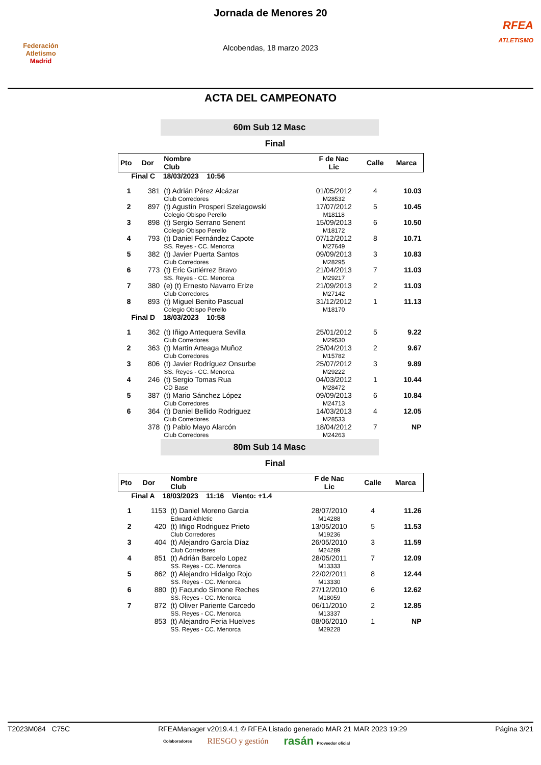Federación Atletismo
Madrid
Jornada de Menores 20
Alcobendas, 18 marzo 2023
RFEA
ATLETISMO
ACTA DEL CAMPEONATO
60m Sub 12 Masc
Final
| Pto | Dor | Nombre Club | F de Nac Lic | Calle | Marca |
| --- | --- | --- | --- | --- | --- |
| Final C 18/03/2023 10:56 | | | | | |
| 1 | 381 | (t) Adrián Pérez Alcázar Club Corredores | 01/05/2012 M28532 | 4 | 10.03 |
| 2 | 897 | (t) Agustín Prosperi Szelagowski Colegio Obispo Perello | 17/07/2012 M18118 | 5 | 10.45 |
| 3 | 898 | (t) Sergio Serrano Senent Colegio Obispo Perello | 15/09/2013 M18172 | 6 | 10.50 |
| 4 | 793 | (t) Daniel Fernández Capote SS. Reyes - CC. Menorca | 07/12/2012 M27649 | 8 | 10.71 |
| 5 | 382 | (t) Javier Puerta Santos Club Corredores | 09/09/2013 M28295 | 3 | 10.83 |
| 6 | 773 | (t) Eric Gutiérrez Bravo SS. Reyes - CC. Menorca | 21/04/2013 M29217 | 7 | 11.03 |
| 7 | 380 | (e) (t) Ernesto Navarro Erize Club Corredores | 21/09/2013 M27142 | 2 | 11.03 |
| 8 | 893 | (t) Miguel Benito Pascual Colegio Obispo Perello | 31/12/2012 M18170 | 1 | 11.13 |
| Final D 18/03/2023 10:58 | | | | | |
| 1 | 362 | (t) Iñigo Antequera Sevilla Club Corredores | 25/01/2012 M29530 | 5 | 9.22 |
| 2 | 363 | (t) Martin Arteaga Muñoz Club Corredores | 25/04/2013 M15782 | 2 | 9.67 |
| 3 | 806 | (t) Javier Rodríguez Onsurbe SS. Reyes - CC. Menorca | 25/07/2012 M29222 | 3 | 9.89 |
| 4 | 246 | (t) Sergio Tomas Rua CD Base | 04/03/2012 M28472 | 1 | 10.44 |
| 5 | 387 | (t) Mario Sánchez López Club Corredores | 09/09/2013 M24713 | 6 | 10.84 |
| 6 | 364 | (t) Daniel Bellido Rodriguez Club Corredores | 14/03/2013 M28533 | 4 | 12.05 |
| | 378 | (t) Pablo Mayo Alarcón Club Corredores | 18/04/2012 M24263 | 7 | NP |
80m Sub 14 Masc
Final
| Pto | Dor | Nombre Club | F de Nac Lic | Calle | Marca |
| --- | --- | --- | --- | --- | --- |
| Final A 18/03/2023 11:16 Viento: +1.4 | | | | | |
| 1 | 1153 | (t) Daniel Moreno Garcia Edward Athletic | 28/07/2010 M14288 | 4 | 11.26 |
| 2 | 420 | (t) Iñigo Rodriguez Prieto Club Corredores | 13/05/2010 M19236 | 5 | 11.53 |
| 3 | 404 | (t) Alejandro García Díaz Club Corredores | 26/05/2010 M24289 | 3 | 11.59 |
| 4 | 851 | (t) Adrián Barcelo Lopez SS. Reyes - CC. Menorca | 28/05/2011 M13333 | 7 | 12.09 |
| 5 | 862 | (t) Alejandro Hidalgo Rojo SS. Reyes - CC. Menorca | 22/02/2011 M13330 | 8 | 12.44 |
| 6 | 880 | (t) Facundo Simone Reches SS. Reyes - CC. Menorca | 27/12/2010 M18059 | 6 | 12.62 |
| 7 | 872 | (t) Oliver Pariente Carcedo SS. Reyes - CC. Menorca | 06/11/2010 M13337 | 2 | 12.85 |
| | 853 | (t) Alejandro Feria Huelves SS. Reyes - CC. Menorca | 08/06/2010 M29228 | 1 | NP |
T2023M084 C75C RFEAManager v2019.4.1 © RFEA Listado generado MAR 21 MAR 2023 19:29 Página 3/21
Colaboradores RIESGO y gestión rasán Proveedor oficial